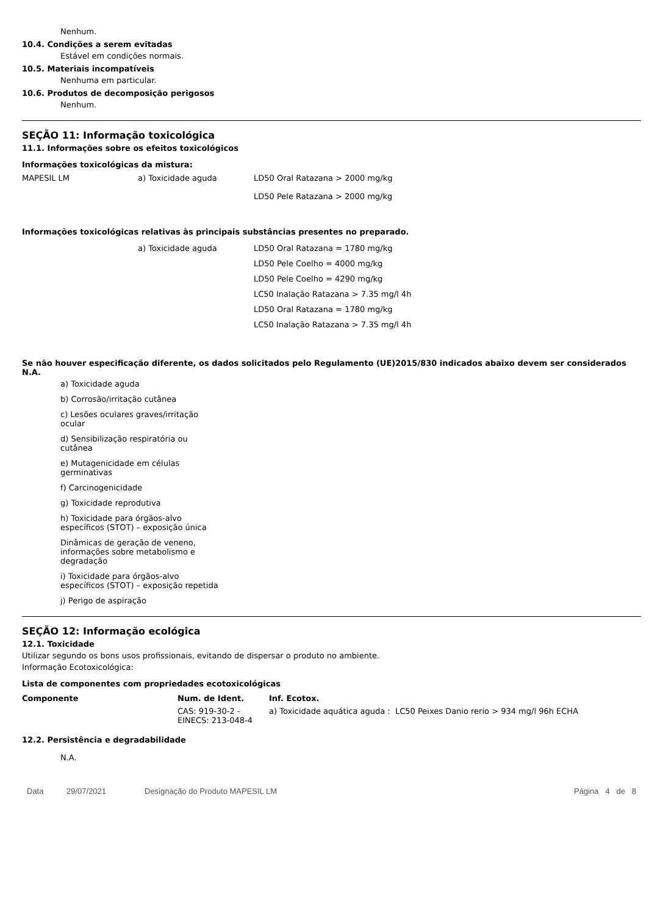Nenhum.
10.4. Condições a serem evitadas
Estável em condições normais.
10.5. Materiais incompatíveis
Nenhuma em particular.
10.6. Produtos de decomposição perigosos
Nenhum.
SEÇÃO 11: Informação toxicológica
11.1. Informações sobre os efeitos toxicológicos
Informações toxicológicas da mistura:
| MAPESIL LM | a) Toxicidade aguda | LD50 Oral Ratazana > 2000 mg/kg LD50 Pele Ratazana > 2000 mg/kg |
Informações toxicológicas relativas às principais substâncias presentes no preparado.
| | a) Toxicidade aguda | LD50 Oral Ratazana = 1780 mg/kg LD50 Pele Coelho = 4000 mg/kg LD50 Pele Coelho = 4290 mg/kg LC50 Inalação Ratazana > 7.35 mg/l 4h LD50 Oral Ratazana = 1780 mg/kg LC50 Inalação Ratazana > 7.35 mg/l 4h |
Se não houver especificação diferente, os dados solicitados pelo Regulamento (UE)2015/830 indicados abaixo devem ser considerados N.A.
a) Toxicidade aguda
b) Corrosão/irritação cutânea
c) Lesões oculares graves/irritação ocular
d) Sensibilização respiratória ou cutânea
e) Mutagenicidade em células germinativas
f) Carcinogenicidade
g) Toxicidade reprodutiva
h) Toxicidade para órgãos-alvo específicos (STOT) – exposição única
Dinâmicas de geração de veneno, informações sobre metabolismo e degradação
i) Toxicidade para órgãos-alvo específicos (STOT) – exposição repetida
j) Perigo de aspiração
SEÇÃO 12: Informação ecológica
12.1. Toxicidade
Utilizar segundo os bons usos profissionais, evitando de dispersar o produto no ambiente.
Informação Ecotoxicológica:
Lista de componentes com propriedades ecotoxicológicas
| Componente | Num. de Ident. | Inf. Ecotox. |
| --- | --- | --- |
| | CAS: 919-30-2 - EINECS: 213-048-4 | a) Toxicidade aquática aguda : LC50 Peixes Danio rerio > 934 mg/l 96h ECHA |
12.2. Persistência e degradabilidade
N.A.
Data 29/07/2021 Designação do Produto MAPESIL LM Página 4 de 8